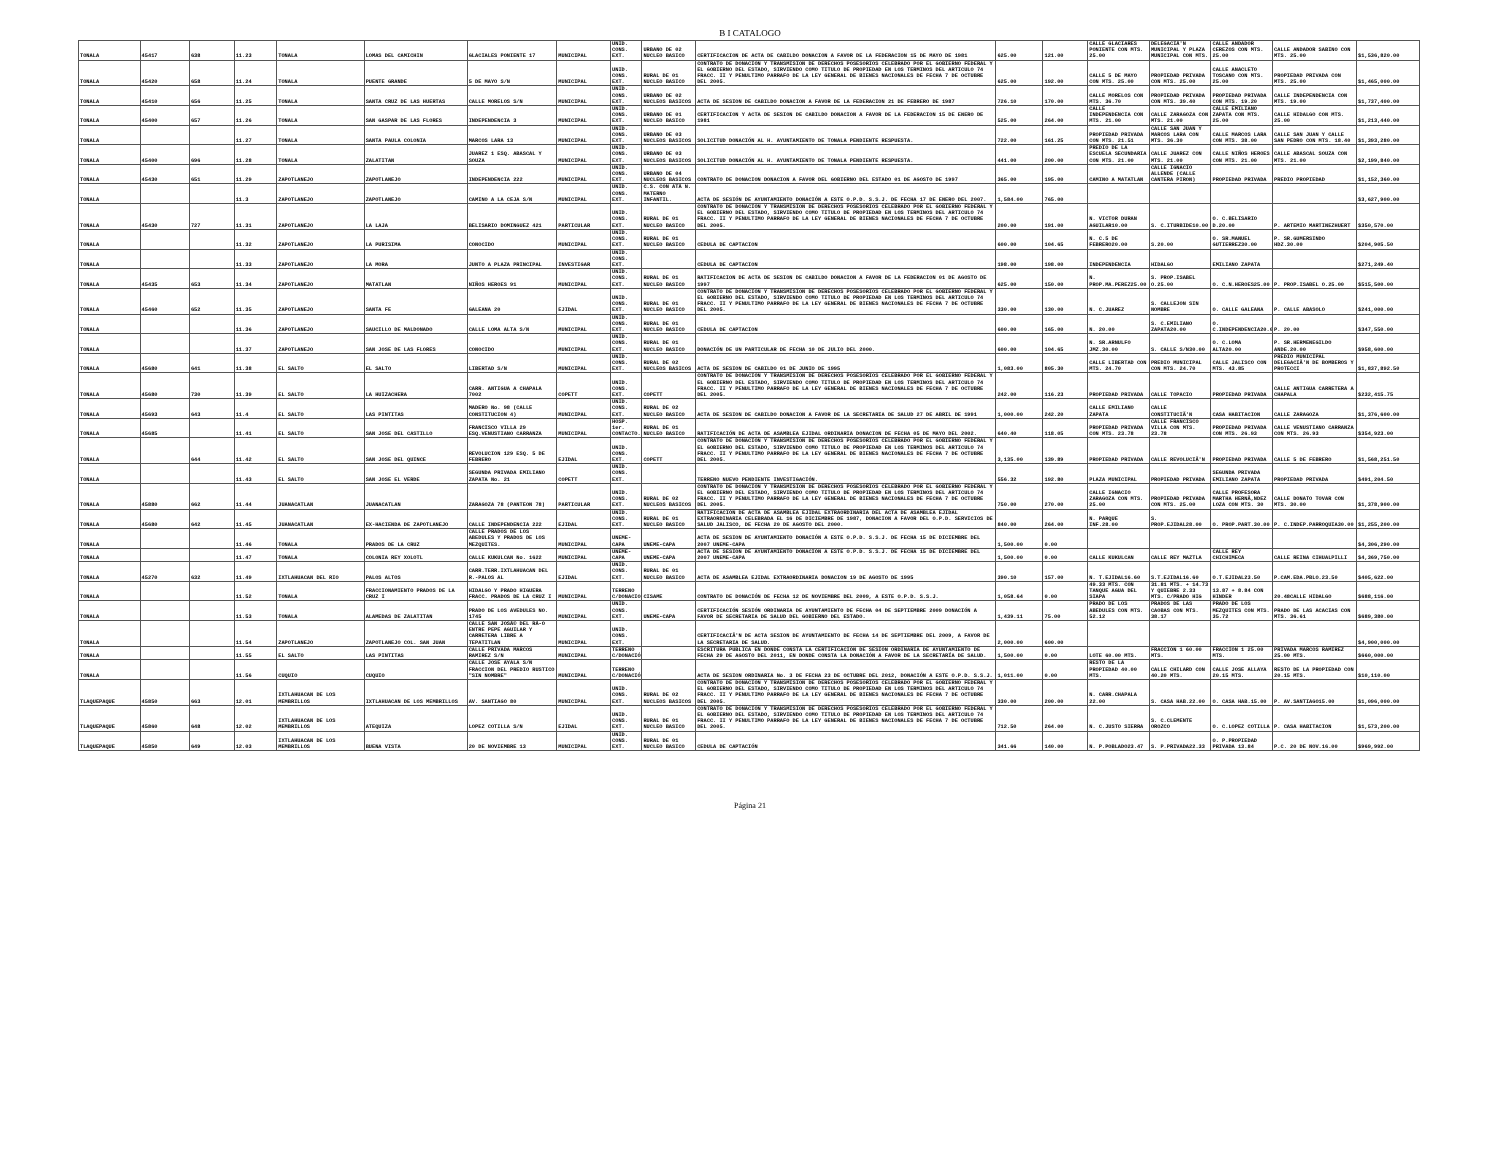B I CATALOGO
| TONALA | 45417 | 638 | 11.23 | TONALA | LOMAS DEL CAMICHIN | GLACIALES PONIENTE 17 | MUNICIPAL | UNID. CONS. EXT. | URBANO DE 02 NUCLEO BASICO | CERTIFICACION DE ACTA DE CABILDO DONACION A FAVOR DE LA FEDERACION 15 DE MAYO DE 1981 | 625.00 | 121.00 | CALLE GLACIARES PONIENTE CON MTS. 25.00 | DELEGACIÃ'N MUNICIPAL Y PLAZA MUNICIPAL CON MTS. | CALLE ANDADOR CEREZOS CON MTS. 25.00 | CALLE ANDADOR SABINO CON MTS. 25.00 | $1,536,820.00 |
| TONALA | 45420 | 658 | 11.24 | TONALA | PUENTE GRANDE | 5 DE MAYO S/N | MUNICIPAL | UNID. CONS. EXT. | RURAL DE 01 NUCLEO BASICO | CONTRATO DE DONACIÓN Y TRANSMISION DE DERECHOS POSESORIOS CELEBRADO POR EL GOBIERNO FEDERAL Y EL GOBIERNO DEL ESTADO, SIRVIENDO COMO TITULO DE PROPIEDAD EN LOS TERMINOS DEL ARTICULO 74 FRACC. II Y PENULTIMO PARRAFO DE LA LEY GENERAL DE BIENES NACIONALES DE FECHA 7 DE OCTUBRE DEL 2005. | 625.00 | 192.00 | CALLE 5 DE MAYO CON MTS. 25.00 | PROPIEDAD PRIVADA CON MTS. 25.00 | CALLE ANACLETO TOSCANO CON MTS. 25.00 | PROPIEDAD PRIVADA CON MTS. 25.00 | $1,465,000.00 |
| TONALA | 45410 | 656 | 11.25 | TONALA | SANTA CRUZ DE LAS HUERTAS | CALLE MORELOS S/N | MUNICIPAL | UNID. CONS. EXT. | URBANO DE 02 NUCLEOS BASICOS | ACTA DE SESION DE CABILDO DONACION A FAVOR DE LA FEDERACION 21 DE FEBRERO DE 1987 | 726.10 | 170.00 | CALLE MORELOS CON MTS. 36.70 | PROPIEDAD PRIVADA CON MTS. 39.40 | PROPIEDAD PRIVADA CON MTS. 19.20 | CALLE INDEPENDENCIA CON MTS. 19.00 | $1,737,400.00 |
| TONALA | 45400 | 657 | 11.26 | TONALA | SAN GASPAR DE LAS FLORES | INDEPENDENCIA 3 | MUNICIPAL | UNID. CONS. EXT. | URBANO DE 01 NUCLEO BASICO | CERTIFICACION Y ACTA DE SESION DE CABILDO DONACION A FAVOR DE LA FEDERACION 15 DE ENERO DE 1981 | 525.00 | 264.00 | CALLE INDEPENDENCIA CON MTS. 21.00 | CALLE ZARAGOZA CON MTS. 21.00 | CALLE EMILIANO ZAPATA CON MTS. 25.00 | CALLE HIDALGO CON MTS. 25.00 | $1,213,440.00 |
| TONALA | | | 11.27 | TONALA | SANTA PAULA COLONIA | MARCOS LARA 13 | MUNICIPAL | UNID. CONS. EXT. | URBANO DE 03 NUCLEOS BASICOS | SOLICITUD DONACIÓN AL H. AYUNTAMIENTO DE TONALA PENDIENTE RESPUESTA. | 722.00 | 161.25 | PROPIEDAD PRIVADA CON MTS. 21.51 | CALLE SAN JUAN Y MARCOS LARA CON MTS. 36.30 | CALLE MARCOS LARA CON MTS. 38.00 | CALLE SAN JUAN Y CALLE SAN PEDRO CON MTS. 18.40 | $1,393,280.00 |
| TONALA | 45400 | 696 | 11.28 | TONALA | ZALATITAN | JUAREZ 1 ESQ. ABASCAL Y SOUZA | MUNICIPAL | UNID. CONS. EXT. | URBANO DE 03 NUCLEOS BASICOS | SOLICITUD DONACIÓN AL H. AYUNTAMIENTO DE TONALA PENDIENTE RESPUESTA. | 441.00 | 200.00 | PREDIO DE LA ESCUELA SECUNDARIA CON MTS. 21.00 | CALLE JUAREZ CON MTS. 21.00 | CALLE NIÑOS HEROES CON MTS. 21.00 | CALLE ABASCAL SOUZA CON MTS. 21.00 | $2,199,840.00 |
| TONALA | 45430 | 651 | 11.29 | ZAPOTLANEJO | ZAPOTLANEJO | INDEPENDENCIA 222 | MUNICIPAL | UNID. CONS. EXT. | URBANO DE 04 NUCLEOS BASICOS | CONTRATO DE DONACION DONACION A FAVOR DEL GOBIERNO DEL ESTADO 01 DE AGOSTO DE 1997 | 365.00 | 195.00 | CAMINO A MATATLAN | CALLE IGNACIO ALLENDE (CALLE CANTERA PIRON) | PROPIEDAD PRIVADA | PREDIO PROPIEDAD | $1,152,360.00 |
| TONALA | | | 11.3 | ZAPOTLANEJO | ZAPOTLANEJO | CAMINO A LA CEJA S/N | MUNICIPAL | UNID. CONS. EXT. | C.S. CON ATÂ N. MATERNO INFANTIL. | ACTA DE SESIÓN DE AYUNTAMIENTO DONACIÓN A ESTE O.P.D. S.S.J. DE FECHA 17 DE ENERO DEL 2007. | 1,584.00 | 765.00 | | | | | $3,627,900.00 |
| TONALA | 45430 | 727 | 11.31 | ZAPOTLANEJO | LA LAJA | BELISARIO DOMINGUEZ 421 | PARTICULAR | UNID. CONS. EXT. | RURAL DE 01 NUCLEO BASICO | CONTRATO DE DONACIÓN Y TRANSMISION DE DERECHOS POSESORIOS CELEBRADO POR EL GOBIERNO FEDERAL Y EL GOBIERNO DEL ESTADO, SIRVIENDO COMO TITULO DE PROPIEDAD EN LOS TERMINOS DEL ARTICULO 74 FRACC. II Y PENULTIMO PARRAFO DE LA LEY GENERAL DE BIENES NACIONALES DE FECHA 7 DE OCTUBRE DEL 2005. | 200.00 | 191.00 | N. VICTOR DURAN AGUILAR10.00 | S. C.ITURBIDE10.00 | O. C.BELISARIO D.20.00 | P. ARTEMIO MARTINEZHUERT | $350,570.00 |
| TONALA | | | 11.32 | ZAPOTLANEJO | LA PURISIMA | CONOCIDO | MUNICIPAL | UNID. CONS. EXT. | RURAL DE 01 NUCLEO BASICO | CEDULA DE CAPTACION | 600.00 | 104.65 | N. C.5 DE FEBRERO20.00 | S.20.00 | O. SR.MANUEL GUTIERREZ30.00 | P. SR.GUMERSINDO HDZ.30.00 | $204,905.50 |
| TONALA | | | 11.33 | ZAPOTLANEJO | LA MORA | JUNTO A PLAZA PRINCIPAL | INVESTIGAR | UNID. CONS. EXT. | | CEDULA DE CAPTACION | 198.00 | 198.00 | INDEPENDENCIA | HIDALGO | EMILIANO ZAPATA | | $271,249.40 |
| TONALA | 45435 | 653 | 11.34 | ZAPOTLANEJO | MATATLAN | NIÑOS HEROES 91 | MUNICIPAL | UNID. CONS. EXT. | RURAL DE 01 NUCLEO BASICO | RATIFICACION DE ACTA DE SESION DE CABILDO DONACION A FAVOR DE LA FEDERACION 01 DE AGOSTO DE 1997 | 625.00 | 150.00 | N. PROP.MA.PEREZ25.00 | S. PROP.ISABEL O.25.00 | O. C.N.HEROES25.00 | P. PROP.ISABEL O.25.00 | $515,500.00 |
| TONALA | 45460 | 652 | 11.35 | ZAPOTLANEJO | SANTA FE | GALEANA 20 | EJIDAL | UNID. CONS. EXT. | RURAL DE 01 NUCLEO BASICO | CONTRATO DE DONACIÓN Y TRANSMISION DE DERECHOS POSESORIOS CELEBRADO POR EL GOBIERNO FEDERAL Y EL GOBIERNO DEL ESTADO, SIRVIENDO COMO TITULO DE PROPIEDAD EN LOS TERMINOS DEL ARTICULO 74 FRACC. II Y PENULTIMO PARRAFO DE LA LEY GENERAL DE BIENES NACIONALES DE FECHA 7 DE OCTUBRE DEL 2005. | 330.00 | 130.00 | N. C.JUAREZ | S. CALLEJON SIN NOMBRE | O. CALLE GALEANA | P. CALLE ABASOLO | $241,000.00 |
| TONALA | | | 11.36 | ZAPOTLANEJO | SAUCILLO DE MALDONADO | CALLE LOMA ALTA S/N | MUNICIPAL | UNID. CONS. EXT. | RURAL DE 01 NUCLEO BASICO | CEDULA DE CAPTACION | 600.00 | 165.00 | N. 20.00 | S. C.EMILIANO ZAPATA20.00 | O. C.INDEPENDENCIA20.00 | P. 20.00 | $347,550.00 |
| TONALA | | | 11.37 | ZAPOTLANEJO | SAN JOSE DE LAS FLORES | CONOCIDO | MUNICIPAL | UNID. CONS. EXT. | RURAL DE 01 NUCLEO BASICO | DONACIÓN DE UN PARTICULAR DE FECHA 10 DE JULIO DEL 2000. | 600.00 | 104.65 | N. SR.ARNULFO JMZ.30.00 | S. CALLE S/N30.00 | O. C.LOMA ALTA20.00 | P. SR.HERMENEGILDO ANDE.20.00 | $958,600.00 |
| TONALA | 45680 | 641 | 11.38 | EL SALTO | EL SALTO | LIBERTAD S/N | MUNICIPAL | UNID. CONS. EXT. | RURAL DE 02 NUCLEOS BASICOS | ACTA DE SESION DE CABILDO 01 DE JUNIO DE 1995 | 1,083.00 | 805.30 | CALLE LIBERTAD CON MTS. 24.70 | PREDIO MUNICIPAL CON MTS. 24.70 | CALLE JALISCO CON MTS. 43.85 | PREDIO MUNICIPAL DELEGACIÃ'N DE BOMBEROS Y PROTECCI | $1,837,892.50 |
| TONALA | 45680 | 730 | 11.39 | EL SALTO | LA HUIZACHERA | CARR. ANTIGUA A CHAPALA 7002 | COPETT | UNID. CONS. EXT. | COPETT | CONTRATO DE DONACIÓN Y TRANSMISION DE DERECHOS POSESORIOS CELEBRADO POR EL GOBIERNO FEDERAL Y EL GOBIERNO DEL ESTADO, SIRVIENDO COMO TITULO DE PROPIEDAD EN LOS TERMINOS DEL ARTICULO 74 FRACC. II Y PENULTIMO PARRAFO DE LA LEY GENERAL DE BIENES NACIONALES DE FECHA 7 DE OCTUBRE DEL 2005. | 242.00 | 116.23 | PROPIEDAD PRIVADA | CALLE TOPACIO | PROPIEDAD PRIVADA | CALLE ANTIGUA CARRETERA A CHAPALA | $232,415.75 |
| TONALA | 45693 | 643 | 11.4 | EL SALTO | LAS PINTITAS | MADERO No. 98 (CALLE CONSTITUCION 4) | MUNICIPAL | UNID. CONS. EXT. | RURAL DE 02 NUCLEO BASICO | ACTA DE SESION DE CABILDO DONACION A FAVOR DE LA SECRETARIA DE SALUD 27 DE ABRIL DE 1991 | 1,000.00 | 242.20 | CALLE EMILIANO ZAPATA | CALLE CONSTITUCIÃ'N | CASA HABITACION | CALLE ZARAGOZA | $1,376,600.00 |
| TONALA | 45685 | | 11.41 | EL SALTO | SAN JOSE DEL CASTILLO | FRANCISCO VILLA 29 ESQ.VENUSTIANO CARRANZA | MUNICIPAL | HOSP. 1er. CONTACTO. | RURAL DE 01 NUCLEO BASICO | RATIFICACIÓN DE ACTA DE ASAMBLEA EJIDAL ORDINARIA DONACION DE FECHA 05 DE MAYO DEL 2002. | 640.40 | 118.05 | PROPIEDAD PRIVADA CON MTS. 23.78 | CALLE FRANCISCO VILLA CON MTS. 23.78 | PROPIEDAD PRIVADA CON MTS. 26.93 | CALLE VENUSTIANO CARRANZA CON MTS. 26.93 | $354,923.00 |
| TONALA | | 644 | 11.42 | EL SALTO | SAN JOSE DEL QUINCE | REVOLUCION 129 ESQ. 5 DE FEBRERO | EJIDAL | UNID. CONS. EXT. | COPETT | CONTRATO DE DONACIÓN Y TRANSMISION DE DERECHOS POSESORIOS CELEBRADO POR EL GOBIERNO FEDERAL Y EL GOBIERNO DEL ESTADO, SIRVIENDO COMO TITULO DE PROPIEDAD EN LOS TERMINOS DEL ARTICULO 74 FRACC. II Y PENULTIMO PARRAFO DE LA LEY GENERAL DE BIENES NACIONALES DE FECHA 7 DE OCTUBRE DEL 2005. | 3,135.00 | 139.89 | PROPIEDAD PRIVADA | CALLE REVOLUCIÃ'N | PROPIEDAD PRIVADA | CALLE 5 DE FEBRERO | $1,568,251.50 |
| TONALA | | | 11.43 | EL SALTO | SAN JOSE EL VERDE | SEGUNDA PRIVADA EMILIANO ZAPATA No. 21 | COPETT | UNID. CONS. EXT. | | TERRENO NUEVO PENDIENTE INVESTIGACIÓN. | 556.32 | 192.80 | PLAZA MUNICIPAL | PROPIEDAD PRIVADA | SEGUNDA PRIVADA EMILIANO ZAPATA | PROPIEDAD PRIVADA | $491,204.50 |
| TONALA | 45880 | 662 | 11.44 | JUANACATLAN | JUANACATLAN | ZARAGOZA 78 (PANTEON 78) | PARTICULAR | UNID. CONS. EXT. | RURAL DE 02 NUCLEOS BASICOS | CONTRATO DE DONACIÓN Y TRANSMISION DE DERECHOS POSESORIOS CELEBRADO POR EL GOBIERNO FEDERAL Y EL GOBIERNO DEL ESTADO, SIRVIENDO COMO TITULO DE PROPIEDAD EN LOS TERMINOS DEL ARTICULO 74 FRACC. II Y PENULTIMO PARRAFO DE LA LEY GENERAL DE BIENES NACIONALES DE FECHA 7 DE OCTUBRE DEL 2005. | 750.00 | 270.00 | CALLE IGNACIO ZARAGOZA CON MTS. 25.00 | PROPIEDAD PRIVADA CON MTS. 25.00 | CALLE PROFESORA MARTHA HERNÃ,NDEZ LOZA CON MTS. 30 | CALLE DONATO TOVAR CON MTS. 30.00 | $1,378,900.00 |
| TONALA | 45680 | 642 | 11.45 | JUANACATLAN | EX-HACIENDA DE ZAPOTLANEJO | CALLE INDEPENDENCIA 222 | EJIDAL | UNID. CONS. EXT. | RURAL DE 01 NUCLEO BASICO | RATIFICACIÓN DE ACTA DE ASAMBLEA EJIDAL EXTRAORDINARIA DEL ACTA DE ASAMBLEA EJIDAL EXTRAORDINARIA CELEBRADA EL 16 DE DICIEMBRE DE 1987, DONACION A FAVOR DEL O.P.D. SERVICIOS DE SALUD JALISCO, DE FECHA 20 DE AGOSTO DEL 2000. | 840.00 | 264.00 | N. PARQUE INF.28.00 | S. PROP.EJIDAL28.00 | O. PROP.PART.30.00 | P. C.INDEP.PARROQUIA30.00 | $1,255,200.00 |
| TONALA | | | 11.46 | TONALA | PRADOS DE LA CRUZ | CALLE PRADOS DE LOS ABEDULES Y PRADOS DE LOS MEZQUITES. | MUNICIPAL | UNEME-CAPA | UNEME-CAPA | ACTA DE SESION DE AYUNTAMIENTO DONACIÓN A ESTE O.P.D. S.S.J. DE FECHA 15 DE DICIEMBRE DEL 2007 UNEME-CAPA | 1,500.00 | 0.00 | | | | | $4,306,290.00 |
| TONALA | | | 11.47 | TONALA | COLONIA REY XOLOTL | CALLE KUKULCAN No. 1622 | MUNICIPAL | UNEME-CAPA | UNEME-CAPA | ACTA DE SESION DE AYUNTAMIENTO DONACIÓN A ESTE O.P.D. S.S.J. DE FECHA 15 DE DICIEMBRE DEL 2007 UNEME-CAPA | 1,500.00 | 0.00 | CALLE KUKULCAN | CALLE REY MAZTLA | CALLE REY CHICHIMECA | CALLE REINA CIHUALPILLI | $4,369,750.00 |
| TONALA | 45270 | 632 | 11.49 | IXTLAHUACAN DEL RIO | PALOS ALTOS | CARR.TERR.IXTLAHUACAN DEL R.-PALOS AL | EJIDAL | UNID. CONS. EXT. | RURAL DE 01 NUCLEO BASICO | ACTA DE ASAMBLEA EJIDAL EXTRAORDINARIA DONACION 19 DE AGOSTO DE 1995 | 390.10 | 157.00 | N. T.EJIDAL16.60 | S.T.EJIDAL16.60 | O.T.EJIDAL23.50 | P.CAM.EDA.PBLO.23.50 | $405,622.00 |
| TONALA | | | 11.52 | TONALA | FRACCIONAMIENTO PRADOS DE LA CRUZ I | HIDALGO Y PRADO HIGUERA FRACC. PRADOS DE LA CRUZ I | MUNICIPAL | TERRENO C/DONACION | CISAME | CONTRATO DE DONACIÓN DE FECHA 12 DE NOVIEMBRE DEL 2009, A ESTE O.P.D. S.S.J. | 1,058.64 | 0.00 | 49.33 MTS. CON TANQUE AGUA DEL SIAPA | 31.81 MTS. + 14.73 Y QUIEBRE 2.33 MTS. C/PRADO HIG | 13.87 + 8.84 CON HINDER | 20.48CALLE HIDALGO | $688,116.00 |
| TONALA | | | 11.53 | TONALA | ALAMEDAS DE ZALATITAN | PRADO DE LOS AVEDULES NO. 1745 | MUNICIPAL | UNID. CONS. EXT. | UNEME-CAPA | CERTIFICACIÓN SESIÓN ORDINARIA DE AYUNTAMIENTO DE FECHA 04 DE SEPTIEMBRE 2009 DONACIÓN A FAVOR DE SECRETARIA DE SALUD DEL GOBIERNO DEL ESTADO. | 1,439.11 | 75.00 | PRADO DE LOS ABEDULES CON MTS. 52.12 | PRADOS DE LAS CAOBAS CON MTS. 38.17 | PRADO DE LOS MEZQUITES CON MTS. 35.72 | PRADO DE LAS ACACIAS CON MTS. 36.61 | $689,380.00 |
| TONALA | | | 11.54 | ZAPOTLANEJO | ZAPOTLANEJO COL. SAN JUAN | CALLE SAN JOSÃ© DEL RÃ-O ENTRE PEPE AGUILAR Y CARRETERA LIBRE A TEPATITLAN | MUNICIPAL | UNID. CONS. EXT. | | CERTIFICACIÃ'N DE ACTA SESION DE AYUNTAMIENTO DE FECHA 14 DE SEPTIEMBRE DEL 2009, A FAVOR DE LA SECRETARIA DE SALUD. | 2,000.00 | 600.00 | | | | | $4,900,000.00 |
| TONALA | | | 11.55 | EL SALTO | LAS PINTITAS | CALLE PRIVADA MARCOS RAMIREZ S/N | MUNICIPAL | TERRENO C/DONACIÓN | | ESCRITURA PUBLICA EN DONDE CONSTA LA CERTIFICACIÓN DE SESIÓN ORDINARIA DE AYUNTAMIENTO DE FECHA 29 DE AGOSTO DEL 2011, EN DONDE CONSTA LA DONACIÓN A FAVOR DE LA SECRETARÍA DE SALUD. | 1,500.00 | 0.00 | LOTE 60.00 MTS. | FRACCIÓN 1 60.00 MTS. | FRACCIÓN 1 25.00 MTS. | PRIVADA MARCOS RAMIREZ 25.00 MTS. | $660,000.00 |
| TONALA | | | 11.56 | CUQUIO | CUQUIO | CALLE JOSE AYALA S/N FRACCION DEL PREDIO RUSTICO "SIN NOMBRE" | MUNICIPAL | TERRENO C/DONACIÓN | | ACTA DE SESION ORDINARIA No. 3 DE FECHA 23 DE OCTUBRE DEL 2012, DONACIÓN A ESTE O.P.D. S.S.J. | 1,011.00 | 0.00 | RESTO DE LA PROPIEDAD 40.00 MTS. | CALLE CHILARD CON 40.20 MTS. | CALLE JOSE ALLAYA 20.15 MTS. | RESTO DE LA PROPIEDAD CON 20.15 MTS. | $10,110.00 |
| TLAQUEPAQUE | 45850 | 663 | 12.01 | IXTLAHUACAN DE LOS MEMBRILLOS | IXTLAHUACAN DE LOS MEMBRILLOS | AV. SANTIAGO 80 | MUNICIPAL | UNID. CONS. EXT. | RURAL DE 02 NUCLEOS BASICOS | CONTRATO DE DONACIÓN Y TRANSMISION DE DERECHOS POSESORIOS CELEBRADO POR EL GOBIERNO FEDERAL Y EL GOBIERNO DEL ESTADO, SIRVIENDO COMO TITULO DE PROPIEDAD EN LOS TERMINOS DEL ARTICULO 74 FRACC. II Y PENULTIMO PARRAFO DE LA LEY GENERAL DE BIENES NACIONALES DE FECHA 7 DE OCTUBRE DEL 2005. | 330.00 | 200.00 | N. CARR.CHAPALA 22.00 | S. CASA HAB.22.00 | O. CASA HAB.15.00 | P. AV.SANTIAGO15.00 | $1,096,000.00 |
| TLAQUEPAQUE | 45860 | 648 | 12.02 | IXTLAHUACAN DE LOS MEMBRILLOS | ATEQUIZA | LOPEZ COTILLA S/N | EJIDAL | UNID. CONS. EXT. | RURAL DE 01 NUCLEO BASICO | CONTRATO DE DONACIÓN Y TRANSMISION DE DERECHOS POSESORIOS CELEBRADO POR EL GOBIERNO FEDERAL Y EL GOBIERNO DEL ESTADO, SIRVIENDO COMO TITULO DE PROPIEDAD EN LOS TERMINOS DEL ARTICULO 74 FRACC. II Y PENULTIMO PARRAFO DE LA LEY GENERAL DE BIENES NACIONALES DE FECHA 7 DE OCTUBRE DEL 2005. | 712.50 | 264.00 | N. C.JUSTO SIERRA | S. C.CLEMENTE OROZCO | O. C.LOPEZ COTILLA | P. CASA HABITACION | $1,573,200.00 |
| TLAQUEPAQUE | 45850 | 649 | 12.03 | IXTLAHUACAN DE LOS MEMBRILLOS | BUENA VISTA | 20 DE NOVIEMBRE 13 | MUNICIPAL | UNID. CONS. EXT. | RURAL DE 01 NUCLEO BASICO | CEDULA DE CAPTACIÓN | 341.66 | 140.00 | N. P.POBLADO23.47 | S. P.PRIVADA22.33 | O. P.PROPIEDAD PRIVADA 13.84 | P.C. 20 DE NOV.16.00 | $969,992.00 |
Página 21